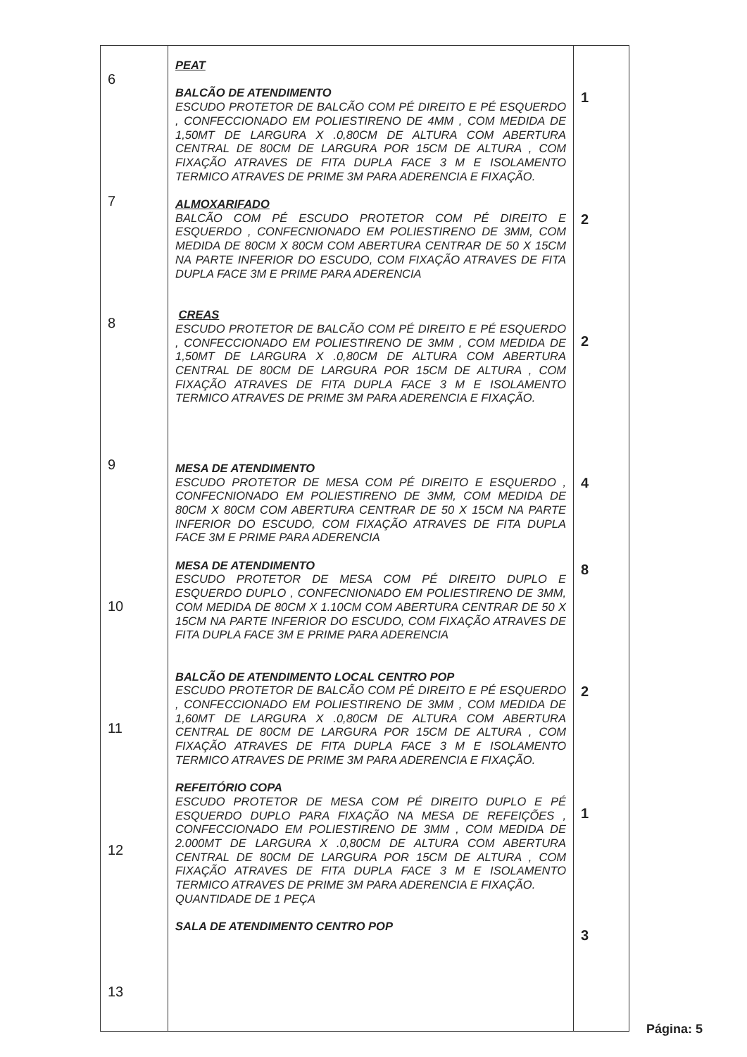| 6 7 8 9 10 11 12 13 | PEAT BALCÃO DE ATENDIMENTO ESCUDO PROTETOR DE BALCÃO COM PÉ DIREITO E PÉ ESQUERDO , CONFECCIONADO EM POLIESTIRENO DE 4MM , COM MEDIDA DE 1,50MT DE LARGURA X .0,80CM DE ALTURA COM ABERTURA CENTRAL DE 80CM DE LARGURA POR 15CM DE ALTURA , COM FIXAÇÃO ATRAVES DE FITA DUPLA FACE 3 M E ISOLAMENTO TERMICO ATRAVES DE PRIME 3M PARA ADERENCIA E FIXAÇÃO. ALMOXARIFADO BALCÃO COM PÉ ESCUDO PROTETOR COM PÉ DIREITO E ESQUERDO , CONFECNIONADO EM POLIESTIRENO DE 3MM, COM MEDIDA DE 80CM X 80CM COM ABERTURA CENTRAR DE 50 X 15CM NA PARTE INFERIOR DO ESCUDO, COM FIXAÇÃO ATRAVES DE FITA DUPLA FACE 3M E PRIME PARA ADERENCIA CREAS ESCUDO PROTETOR DE BALCÃO COM PÉ DIREITO E PÉ ESQUERDO , CONFECCIONADO EM POLIESTIRENO DE 3MM , COM MEDIDA DE 1,50MT DE LARGURA X .0,80CM DE ALTURA COM ABERTURA CENTRAL DE 80CM DE LARGURA POR 15CM DE ALTURA , COM FIXAÇÃO ATRAVES DE FITA DUPLA FACE 3 M E ISOLAMENTO TERMICO ATRAVES DE PRIME 3M PARA ADERENCIA E FIXAÇÃO. MESA DE ATENDIMENTO ESCUDO PROTETOR DE MESA COM PÉ DIREITO E ESQUERDO , CONFECNIONADO EM POLIESTIRENO DE 3MM, COM MEDIDA DE 80CM X 80CM COM ABERTURA CENTRAR DE 50 X 15CM NA PARTE INFERIOR DO ESCUDO, COM FIXAÇÃO ATRAVES DE FITA DUPLA FACE 3M E PRIME PARA ADERENCIA MESA DE ATENDIMENTO ESCUDO PROTETOR DE MESA COM PÉ DIREITO DUPLO E ESQUERDO DUPLO , CONFECNIONADO EM POLIESTIRENO DE 3MM, COM MEDIDA DE 80CM X 1.10CM COM ABERTURA CENTRAR DE 50 X 15CM NA PARTE INFERIOR DO ESCUDO, COM FIXAÇÃO ATRAVES DE FITA DUPLA FACE 3M E PRIME PARA ADERENCIA BALCÃO DE ATENDIMENTO LOCAL CENTRO POP ESCUDO PROTETOR DE BALCÃO COM PÉ DIREITO E PÉ ESQUERDO , CONFECCIONADO EM POLIESTIRENO DE 3MM , COM MEDIDA DE 1,60MT DE LARGURA X .0,80CM DE ALTURA COM ABERTURA CENTRAL DE 80CM DE LARGURA POR 15CM DE ALTURA , COM FIXAÇÃO ATRAVES DE FITA DUPLA FACE 3 M E ISOLAMENTO TERMICO ATRAVES DE PRIME 3M PARA ADERENCIA E FIXAÇÃO. REFEITÓRIO COPA ESCUDO PROTETOR DE MESA COM PÉ DIREITO DUPLO E PÉ ESQUERDO DUPLO PARA FIXAÇÃO NA MESA DE REFEIÇÕES , CONFECCIONADO EM POLIESTIRENO DE 3MM , COM MEDIDA DE 2.000MT DE LARGURA X .0,80CM DE ALTURA COM ABERTURA CENTRAL DE 80CM DE LARGURA POR 15CM DE ALTURA , COM FIXAÇÃO ATRAVES DE FITA DUPLA FACE 3 M E ISOLAMENTO TERMICO ATRAVES DE PRIME 3M PARA ADERENCIA E FIXAÇÃO. QUANTIDADE DE 1 PEÇA SALA DE ATENDIMENTO CENTRO POP | 1 2 2 4 8 2 1 3 |
Página: 5